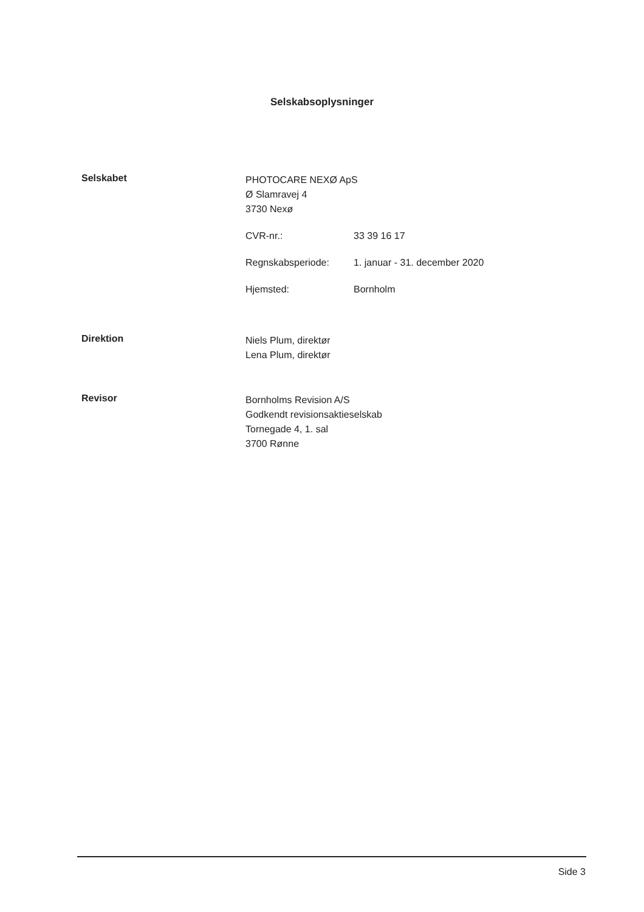Selskabsoplysninger
Selskabet
PHOTOCARE NEXØ ApS
Ø Slamravej 4
3730 Nexø
CVR-nr.: 33 39 16 17
Regnskabsperiode: 1. januar - 31. december 2020
Hjemsted: Bornholm
Direktion
Niels Plum, direktør
Lena Plum, direktør
Revisor
Bornholms Revision A/S
Godkendt revisionsaktieselskab
Tornegade 4, 1. sal
3700 Rønne
Side 3